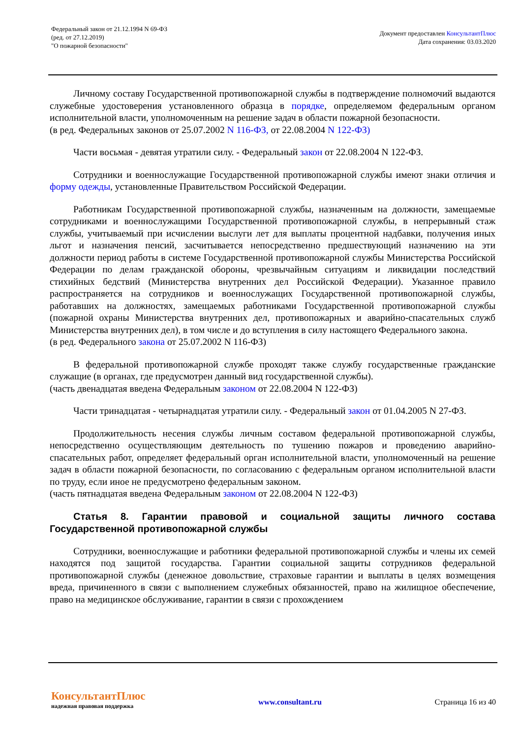Федеральный закон от 21.12.1994 N 69-ФЗ
(ред. от 27.12.2019)
"О пожарной безопасности"
Документ предоставлен КонсультантПлюс
Дата сохранения: 03.03.2020
Личному составу Государственной противопожарной службы в подтверждение полномочий выдаются служебные удостоверения установленного образца в порядке, определяемом федеральным органом исполнительной власти, уполномоченным на решение задач в области пожарной безопасности.
(в ред. Федеральных законов от 25.07.2002 N 116-ФЗ, от 22.08.2004 N 122-ФЗ)
Части восьмая - девятая утратили силу. - Федеральный закон от 22.08.2004 N 122-ФЗ.
Сотрудники и военнослужащие Государственной противопожарной службы имеют знаки отличия и форму одежды, установленные Правительством Российской Федерации.
Работникам Государственной противопожарной службы, назначенным на должности, замещаемые сотрудниками и военнослужащими Государственной противопожарной службы, в непрерывный стаж службы, учитываемый при исчислении выслуги лет для выплаты процентной надбавки, получения иных льгот и назначения пенсий, засчитывается непосредственно предшествующий назначению на эти должности период работы в системе Государственной противопожарной службы Министерства Российской Федерации по делам гражданской обороны, чрезвычайным ситуациям и ликвидации последствий стихийных бедствий (Министерства внутренних дел Российской Федерации). Указанное правило распространяется на сотрудников и военнослужащих Государственной противопожарной службы, работавших на должностях, замещаемых работниками Государственной противопожарной службы (пожарной охраны Министерства внутренних дел, противопожарных и аварийно-спасательных служб Министерства внутренних дел), в том числе и до вступления в силу настоящего Федерального закона.
(в ред. Федерального закона от 25.07.2002 N 116-ФЗ)
В федеральной противопожарной службе проходят также службу государственные гражданские служащие (в органах, где предусмотрен данный вид государственной службы).
(часть двенадцатая введена Федеральным законом от 22.08.2004 N 122-ФЗ)
Части тринадцатая - четырнадцатая утратили силу. - Федеральный закон от 01.04.2005 N 27-ФЗ.
Продолжительность несения службы личным составом федеральной противопожарной службы, непосредственно осуществляющим деятельность по тушению пожаров и проведению аварийно-спасательных работ, определяет федеральный орган исполнительной власти, уполномоченный на решение задач в области пожарной безопасности, по согласованию с федеральным органом исполнительной власти по труду, если иное не предусмотрено федеральным законом.
(часть пятнадцатая введена Федеральным законом от 22.08.2004 N 122-ФЗ)
Статья 8. Гарантии правовой и социальной защиты личного состава Государственной противопожарной службы
Сотрудники, военнослужащие и работники федеральной противопожарной службы и члены их семей находятся под защитой государства. Гарантии социальной защиты сотрудников федеральной противопожарной службы (денежное довольствие, страховые гарантии и выплаты в целях возмещения вреда, причиненного в связи с выполнением служебных обязанностей, право на жилищное обеспечение, право на медицинское обслуживание, гарантии в связи с прохождением
КонсультантПлюс
надежная правовая поддержка
www.consultant.ru Страница 16 из 40